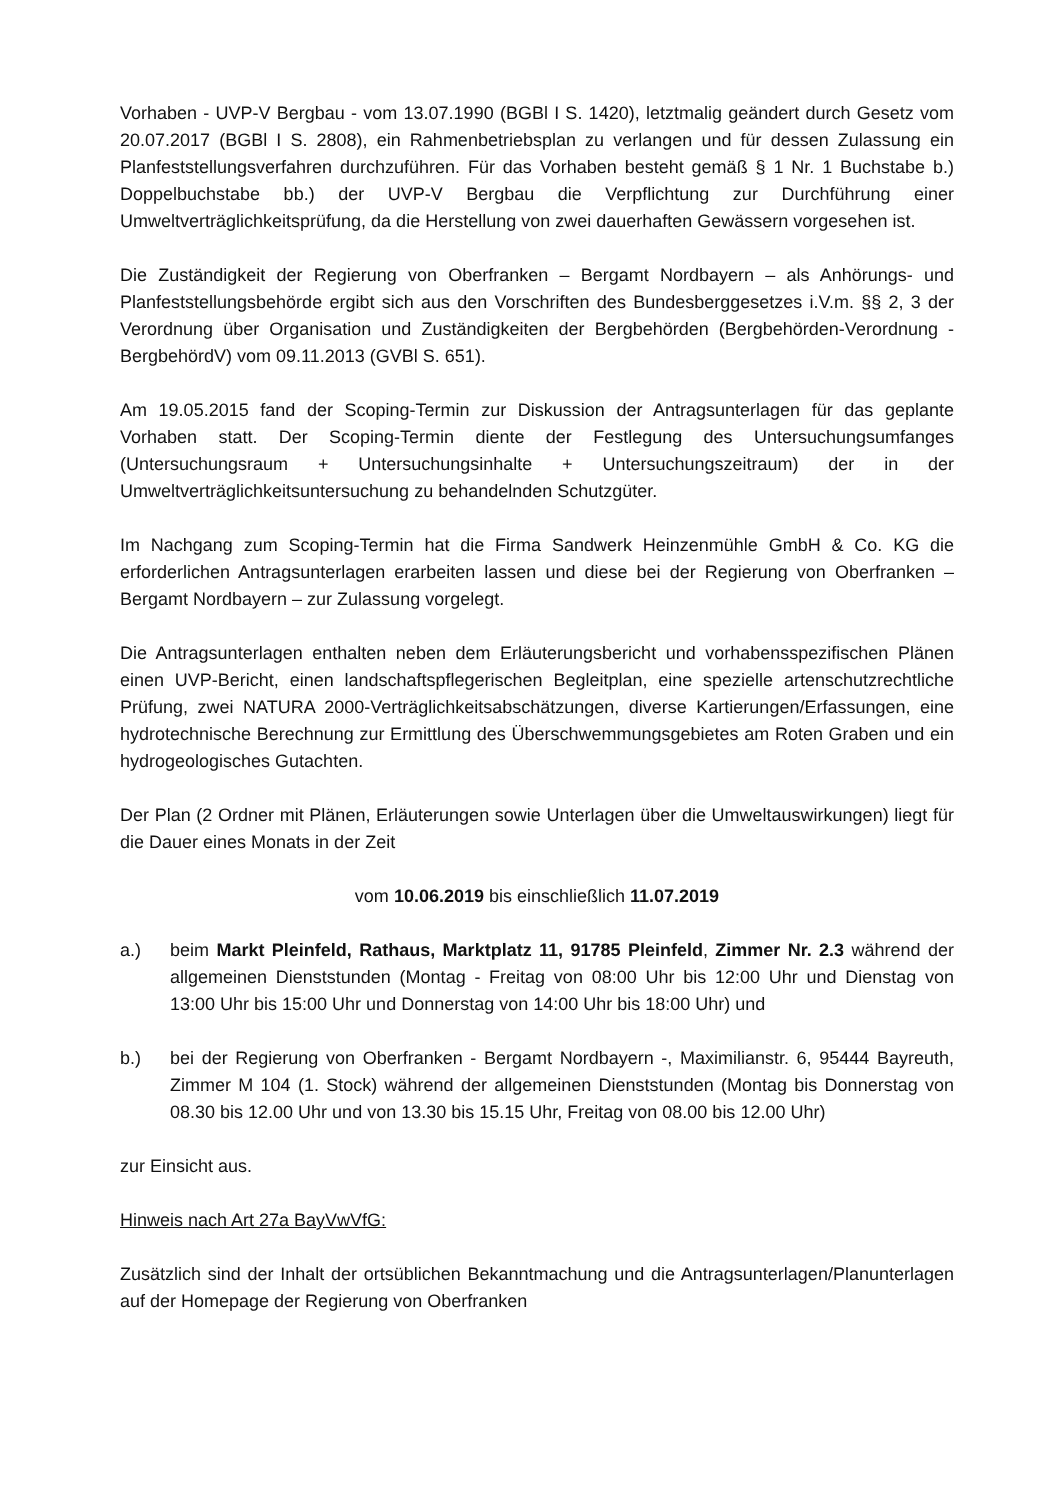Vorhaben - UVP-V Bergbau - vom 13.07.1990 (BGBl I S. 1420), letztmalig geändert durch Gesetz vom 20.07.2017 (BGBl I S. 2808), ein Rahmenbetriebsplan zu verlangen und für dessen Zulassung ein Planfeststellungsverfahren durchzuführen. Für das Vorhaben besteht gemäß § 1 Nr. 1 Buchstabe b.) Doppelbuchstabe bb.) der UVP-V Bergbau die Verpflichtung zur Durchführung einer Umweltverträglichkeitsprüfung, da die Herstellung von zwei dauerhaften Gewässern vorgesehen ist.
Die Zuständigkeit der Regierung von Oberfranken – Bergamt Nordbayern – als Anhörungs- und Planfeststellungsbehörde ergibt sich aus den Vorschriften des Bundesberggesetzes i.V.m. §§ 2, 3 der Verordnung über Organisation und Zuständigkeiten der Bergbehörden (Bergbehörden-Verordnung - BergbehördV) vom 09.11.2013 (GVBl S. 651).
Am 19.05.2015 fand der Scoping-Termin zur Diskussion der Antragsunterlagen für das geplante Vorhaben statt. Der Scoping-Termin diente der Festlegung des Untersuchungsumfanges (Untersuchungsraum + Untersuchungsinhalte + Untersuchungszeitraum) der in der Umweltverträglichkeitsuntersuchung zu behandelnden Schutzgüter.
Im Nachgang zum Scoping-Termin hat die Firma Sandwerk Heinzenmühle GmbH & Co. KG die erforderlichen Antragsunterlagen erarbeiten lassen und diese bei der Regierung von Oberfranken – Bergamt Nordbayern – zur Zulassung vorgelegt.
Die Antragsunterlagen enthalten neben dem Erläuterungsbericht und vorhabensspezifischen Plänen einen UVP-Bericht, einen landschaftspflegerischen Begleitplan, eine spezielle artenschutzrechtliche Prüfung, zwei NATURA 2000-Verträglichkeitsabschätzungen, diverse Kartierungen/Erfassungen, eine hydrotechnische Berechnung zur Ermittlung des Überschwemmungsgebietes am Roten Graben und ein hydrogeologisches Gutachten.
Der Plan (2 Ordner mit Plänen, Erläuterungen sowie Unterlagen über die Umweltauswirkungen) liegt für die Dauer eines Monats in der Zeit
vom 10.06.2019 bis einschließlich 11.07.2019
a.) beim Markt Pleinfeld, Rathaus, Marktplatz 11, 91785 Pleinfeld, Zimmer Nr. 2.3 während der allgemeinen Dienststunden (Montag - Freitag von 08:00 Uhr bis 12:00 Uhr und Dienstag von 13:00 Uhr bis 15:00 Uhr und Donnerstag von 14:00 Uhr bis 18:00 Uhr) und
b.) bei der Regierung von Oberfranken - Bergamt Nordbayern -, Maximilianstr. 6, 95444 Bayreuth, Zimmer M 104 (1. Stock) während der allgemeinen Dienststunden (Montag bis Donnerstag von 08.30 bis 12.00 Uhr und von 13.30 bis 15.15 Uhr, Freitag von 08.00 bis 12.00 Uhr)
zur Einsicht aus.
Hinweis nach Art 27a BayVwVfG:
Zusätzlich sind der Inhalt der ortsüblichen Bekanntmachung und die Antragsunterlagen/Planunterlagen auf der Homepage der Regierung von Oberfranken